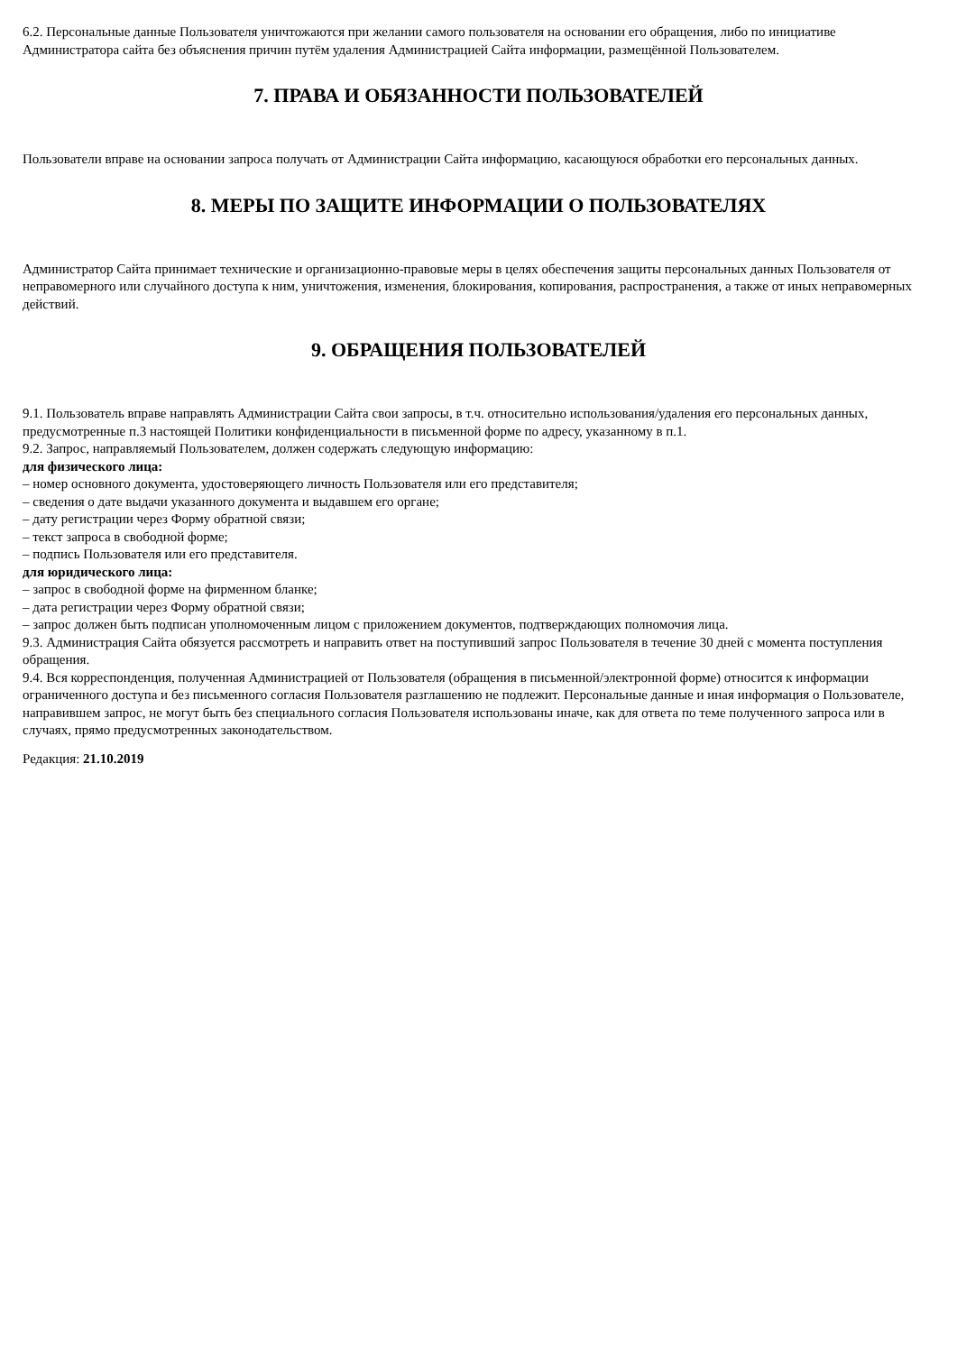6.2. Персональные данные Пользователя уничтожаются при желании самого пользователя на основании его обращения, либо по инициативе Администратора сайта без объяснения причин путём удаления Администрацией Сайта информации, размещённой Пользователем.
7. ПРАВА И ОБЯЗАННОСТИ ПОЛЬЗОВАТЕЛЕЙ
Пользователи вправе на основании запроса получать от Администрации Сайта информацию, касающуюся обработки его персональных данных.
8. МЕРЫ ПО ЗАЩИТЕ ИНФОРМАЦИИ О ПОЛЬЗОВАТЕЛЯХ
Администратор Сайта принимает технические и организационно-правовые меры в целях обеспечения защиты персональных данных Пользователя от неправомерного или случайного доступа к ним, уничтожения, изменения, блокирования, копирования, распространения, а также от иных неправомерных действий.
9. ОБРАЩЕНИЯ ПОЛЬЗОВАТЕЛЕЙ
9.1. Пользователь вправе направлять Администрации Сайта свои запросы, в т.ч. относительно использования/удаления его персональных данных, предусмотренные п.3 настоящей Политики конфиденциальности в письменной форме по адресу, указанному в п.1.
9.2. Запрос, направляемый Пользователем, должен содержать следующую информацию:
для физического лица:
– номер основного документа, удостоверяющего личность Пользователя или его представителя;
– сведения о дате выдачи указанного документа и выдавшем его органе;
– дату регистрации через Форму обратной связи;
– текст запроса в свободной форме;
– подпись Пользователя или его представителя.
для юридического лица:
– запрос в свободной форме на фирменном бланке;
– дата регистрации через Форму обратной связи;
– запрос должен быть подписан уполномоченным лицом с приложением документов, подтверждающих полномочия лица.
9.3. Администрация Сайта обязуется рассмотреть и направить ответ на поступивший запрос Пользователя в течение 30 дней с момента поступления обращения.
9.4. Вся корреспонденция, полученная Администрацией от Пользователя (обращения в письменной/электронной форме) относится к информации ограниченного доступа и без письменного согласия Пользователя разглашению не подлежит. Персональные данные и иная информация о Пользователе, направившем запрос, не могут быть без специального согласия Пользователя использованы иначе, как для ответа по теме полученного запроса или в случаях, прямо предусмотренных законодательством.
Редакция: 21.10.2019